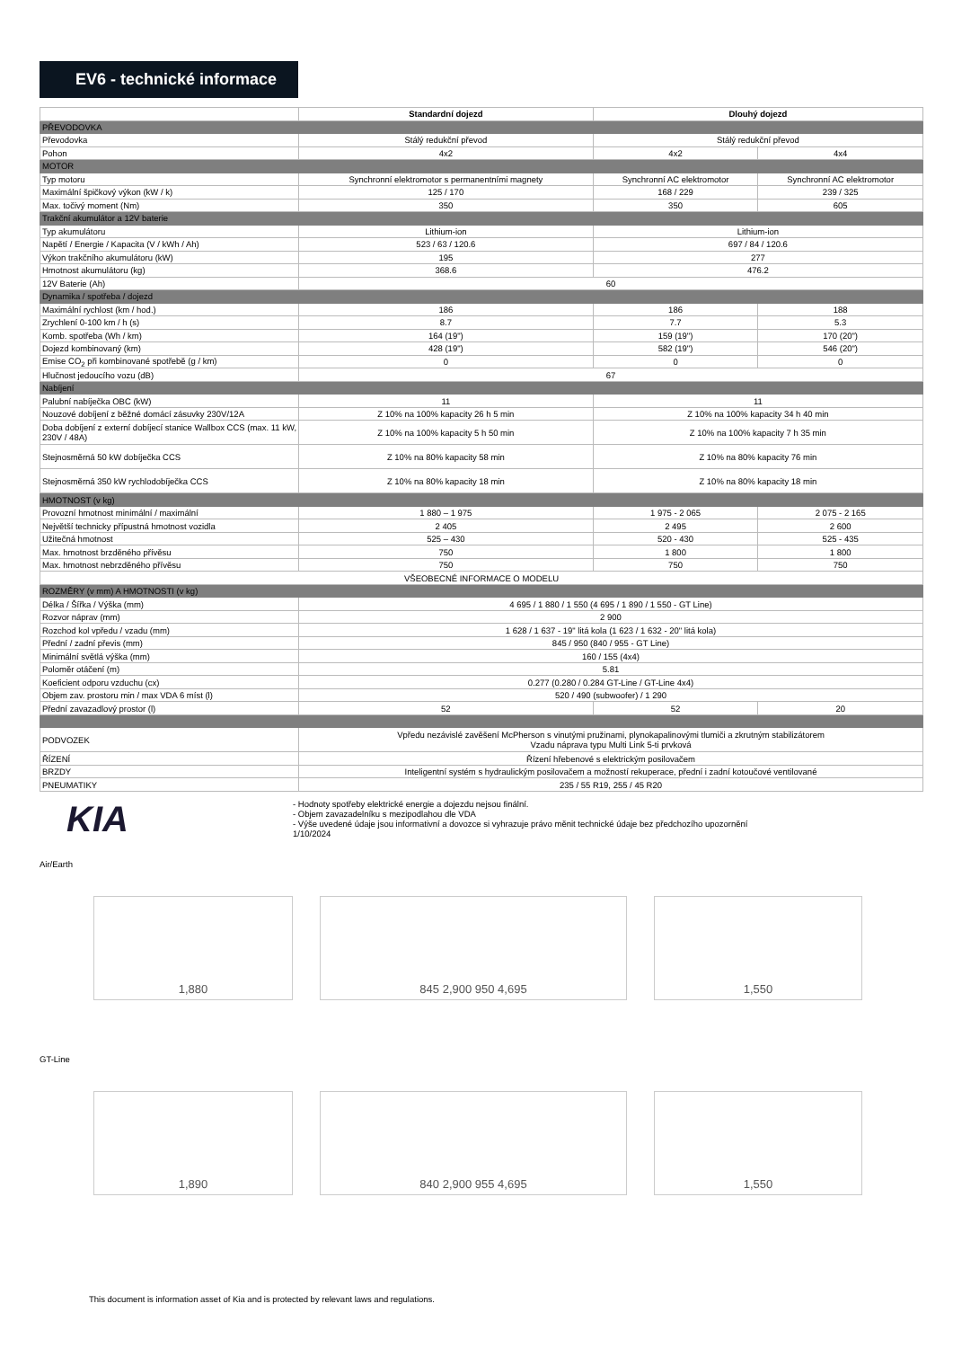EV6 - technické informace
| | Standardní dojezd | Dlouhý dojezd | |
| --- | --- | --- | --- |
| PŘEVODOVKA | | | |
| Převodovka | Stálý redukční převod | Stálý redukční převod | |
| Pohon | 4x2 | 4x2 | 4x4 |
| MOTOR | | | |
| Typ motoru | Synchronní elektromotor s permanentními magnety | Synchronní AC elektromotor | Synchronní AC elektromotor |
| Maximální špičkový výkon (kW / k) | 125 / 170 | 168 / 229 | 239 / 325 |
| Max. točivý moment (Nm) | 350 | 350 | 605 |
| Trakční akumulátor a 12V baterie | | | |
| Typ akumulátoru | Lithium-ion | Lithium-ion | |
| Napětí / Energie / Kapacita (V / kWh / Ah) | 523 / 63 / 120.6 | 697 / 84 / 120.6 | |
| Výkon trakčního akumulátoru (kW) | 195 | 277 | |
| Hmotnost akumulátoru (kg) | 368.6 | 476.2 | |
| 12V Baterie (Ah) | 60 | | |
| Dynamika / spotřeba / dojezd | | | |
| Maximální rychlost (km / hod.) | 186 | 186 | 188 |
| Zrychlení 0-100 km / h (s) | 8.7 | 7.7 | 5.3 |
| Komb. spotřeba (Wh / km) | 164 (19") | 159 (19") | 170 (20") |
| Dojezd kombinovaný (km) | 428 (19") | 582 (19") | 546 (20") |
| Emise CO<sub>2</sub> při kombinované spotřebě (g / km) | 0 | 0 | 0 |
| Hlučnost jedoucího vozu (dB) | 67 | | |
| Nabíjení | | | |
| Palubní nabíječka OBC (kW) | 11 | 11 | |
| Nouzové dobíjení z běžné domácí zásuvky 230V/12A | Z 10% na 100% kapacity 26 h 5 min | Z 10% na 100% kapacity 34 h 40 min | |
| Doba dobíjení z externí dobíjecí stanice Wallbox CCS (max. 11 kW, 230V / 48A) | Z 10% na 100% kapacity 5 h 50 min | Z 10% na 100% kapacity 7 h 35 min | |
| Stejnosměrná 50 kW dobíječka CCS | Z 10% na 80% kapacity 58 min | Z 10% na 80% kapacity 76 min | |
| Stejnosměrná 350 kW rychlodobíječka CCS | Z 10% na 80% kapacity 18 min | Z 10% na 80% kapacity 18 min | |
| HMOTNOST (v kg) | | | |
| Provozní hmotnost minimální / maximální | 1 880 – 1 975 | 1 975 - 2 065 | 2 075 - 2 165 |
| Největší technicky přípustná hmotnost vozidla | 2 405 | 2 495 | 2 600 |
| Užitečná hmotnost | 525 – 430 | 520 - 430 | 525 - 435 |
| Max. hmotnost brzděného přívěsu | 750 | 1 800 | 1 800 |
| Max. hmotnost nebrzděného přívěsu | 750 | 750 | 750 |
| VŠEOBECNÉ INFORMACE O MODELU | | | |
| ROZMĚRY (v mm) A HMOTNOSTI (v kg) | | | |
| Délka / Šířka / Výška (mm) | 4 695 / 1 880 / 1 550 (4 695 / 1 890 / 1 550 - GT Line) | | |
| Rozvor náprav (mm) | 2 900 | | |
| Rozchod kol vpředu / vzadu (mm) | 1 628 / 1 637 - 19" litá kola (1 623 / 1 632 - 20" litá kola) | | |
| Přední / zadní převis (mm) | 845 / 950 (840 / 955 - GT Line) | | |
| Minimální světlá výška (mm) | 160 / 155 (4x4) | | |
| Poloměr otáčení (m) | 5.81 | | |
| Koeficient odporu vzduchu (cx) | 0.277 (0.280 / 0.284 GT-Line / GT-Line 4x4) | | |
| Objem zav. prostoru min / max VDA 6 míst (l) | 520 / 490 (subwoofer) / 1 290 | | |
| Přední zavazadlový prostor (l) | 52 | 52 | 20 |
| PODVOZEK | Vpředu nezávislé zavěšení McPherson s vinutými pružinami, plynokapalinovými tlumiči a zkrutným stabilizátorem Vzadu náprava typu Multi Link 5-ti prvková | | |
| ŘÍZENÍ | Řízení hřebenové s elektrickým posilovačem | | |
| BRZDY | Inteligentní systém s hydraulickým posilovačem a možností rekuperace, přední i zadní kotoučové ventilované | | |
| PNEUMATIKY | 235 / 55 R19, 255 / 45 R20 | | |
KIA
- Hodnoty spotřeby elektrické energie a dojezdu nejsou finální.
- Objem zavazadelníku s mezipodlahou dle VDA
- Výše uvedené údaje jsou informativní a dovozce si vyhrazuje právo měnit technické údaje bez předchozího upozornění
1/10/2024
Air/Earth
1,880 845 2,900 950 4,695 1,550
GT-Line
1,890 840 2,900 955 4,695 1,550
This document is information asset of Kia and is protected by relevant laws and regulations.